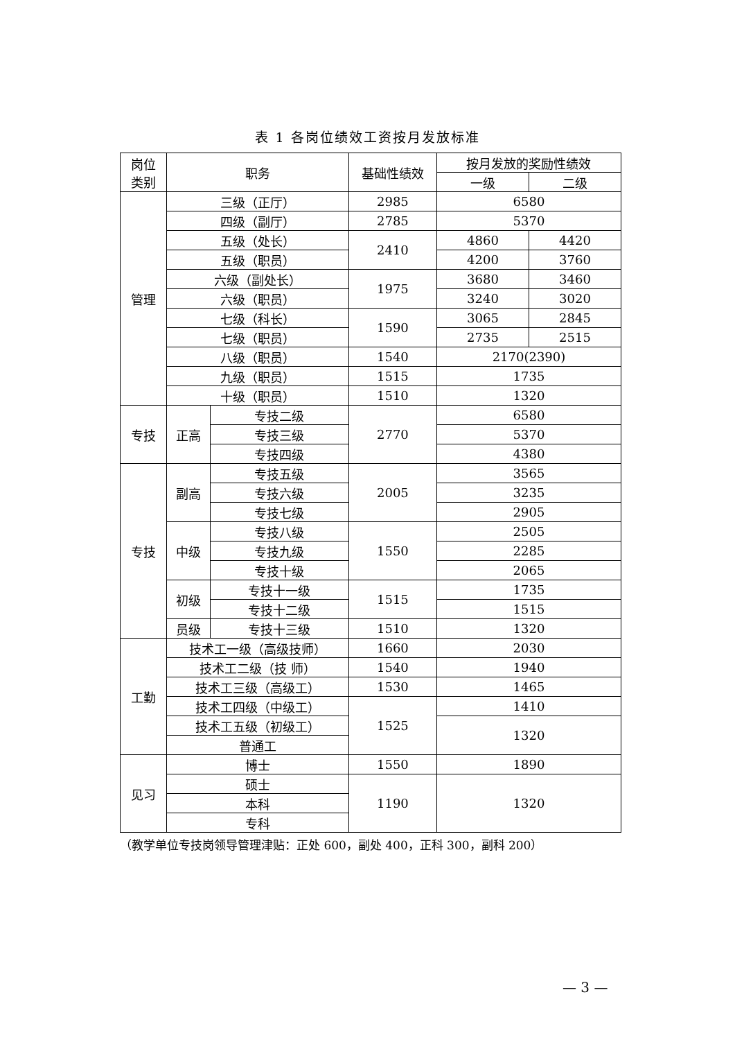表 1 各岗位绩效工资按月发放标准
| 岗位 类别 | 职务 | | 基础性绩效 | 按月发放的奖励性绩效 | |
| --- | --- | --- | --- | --- | --- |
| | | | | 一级 | 二级 |
| 管理 | 三级（正厅） | | 2985 | 6580 | |
| | 四级（副厅） | | 2785 | 5370 | |
| | 五级（处长） | | 2410 | 4860 | 4420 |
| | 五级（职员） | | | 4200 | 3760 |
| | 六级（副处长） | | 1975 | 3680 | 3460 |
| | 六级（职员） | | | 3240 | 3020 |
| | 七级（科长） | | 1590 | 3065 | 2845 |
| | 七级（职员） | | | 2735 | 2515 |
| | 八级（职员） | | 1540 | 2170(2390) | |
| | 九级（职员） | | 1515 | 1735 | |
| | 十级（职员） | | 1510 | 1320 | |
| 专技 | 正高 | 专技二级 | 2770 | 6580 | |
| | | 专技三级 | | 5370 | |
| | | 专技四级 | | 4380 | |
| 专技 | 副高 | 专技五级 | 2005 | 3565 | |
| | | 专技六级 | | 3235 | |
| | | 专技七级 | | 2905 | |
| | 中级 | 专技八级 | 1550 | 2505 | |
| | | 专技九级 | | 2285 | |
| | | 专技十级 | | 2065 | |
| | 初级 | 专技十一级 | 1515 | 1735 | |
| | | 专技十二级 | | 1515 | |
| | 员级 | 专技十三级 | 1510 | 1320 | |
| 工勤 | 技术工一级（高级技师） | | 1660 | 2030 | |
| | 技术工二级（技 师） | | 1540 | 1940 | |
| | 技术工三级（高级工） | | 1530 | 1465 | |
| | 技术工四级（中级工） | | 1525 | 1410 | |
| | 技术工五级（初级工） | | | 1320 | |
| | 普通工 | | | | |
| 见习 | 博士 | | 1550 | 1890 | |
| | 硕士 | | 1190 | 1320 | |
| | 本科 | | | | |
| | 专科 | | | | |
（教学单位专技岗领导管理津贴：正处 600，副处 400，正科 300，副科 200）
— 3 —